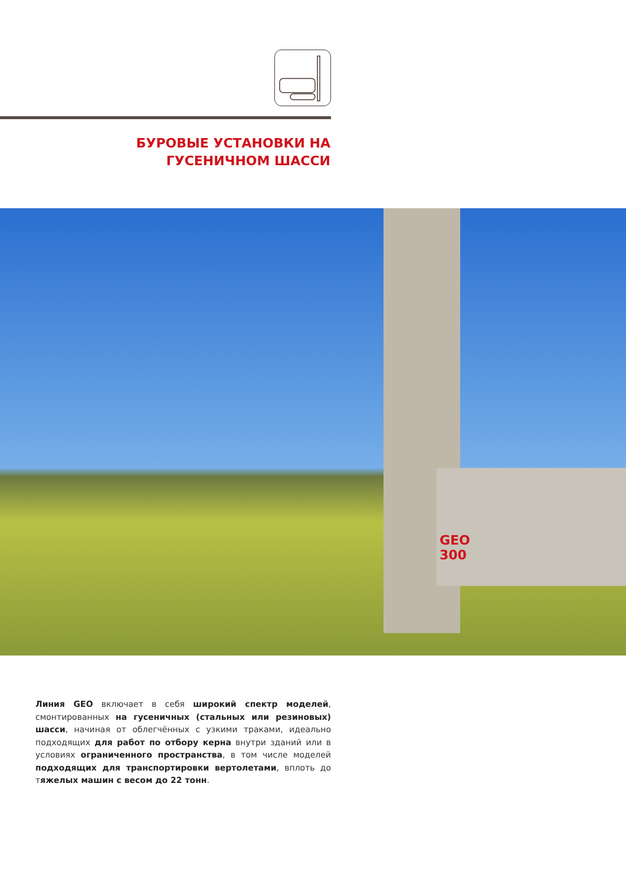БУРОВЫЕ УСТАНОВКИ НА ГУСЕНИЧНОМ ШАССИ
GEO
300
Линия GEO включает в себя широкий спектр моделей, смонтиро­ванных на гусеничных (стальных или резиновых) шасси, начиная от облегчённых с узкими траками, идеально подходящих для работ по отбору керна внутри зданий или в условиях ограниченного про­странства, в том числе моделей подходящих для транспортировки вертолетами, вплоть до тяжелых машин с весом до 22 тонн.